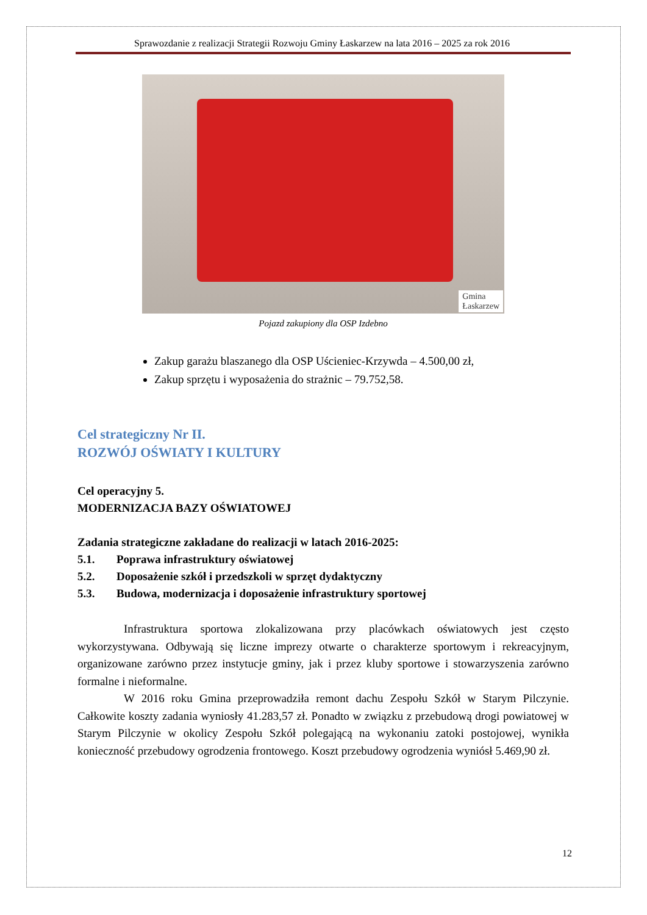Sprawozdanie z realizacji Strategii Rozwoju Gminy Łaskarzew na lata 2016 – 2025 za rok 2016
Gmina
Łaskarzew
Pojazd zakupiony dla OSP Izdebno
Zakup garażu blaszanego dla OSP Uścieniec-Krzywda – 4.500,00 zł,
Zakup sprzętu i wyposażenia do strażnic – 79.752,58.
Cel strategiczny Nr II.
ROZWÓJ OŚWIATY I KULTURY
Cel operacyjny 5.
MODERNIZACJA BAZY OŚWIATOWEJ
Zadania strategiczne zakładane do realizacji w latach 2016-2025:
5.1. Poprawa infrastruktury oświatowej
5.2. Doposażenie szkół i przedszkoli w sprzęt dydaktyczny
5.3. Budowa, modernizacja i doposażenie infrastruktury sportowej
Infrastruktura sportowa zlokalizowana przy placówkach oświatowych jest często wykorzystywana. Odbywają się liczne imprezy otwarte o charakterze sportowym i rekreacyjnym, organizowane zarówno przez instytucje gminy, jak i przez kluby sportowe i stowarzyszenia zarówno formalne i nieformalne.
W 2016 roku Gmina przeprowadziła remont dachu Zespołu Szkół w Starym Pilczynie. Całkowite koszty zadania wyniosły 41.283,57 zł. Ponadto w związku z przebudową drogi powiatowej w Starym Pilczynie w okolicy Zespołu Szkół polegającą na wykonaniu zatoki postojowej, wynikła konieczność przebudowy ogrodzenia frontowego. Koszt przebudowy ogrodzenia wyniósł 5.469,90 zł.
12